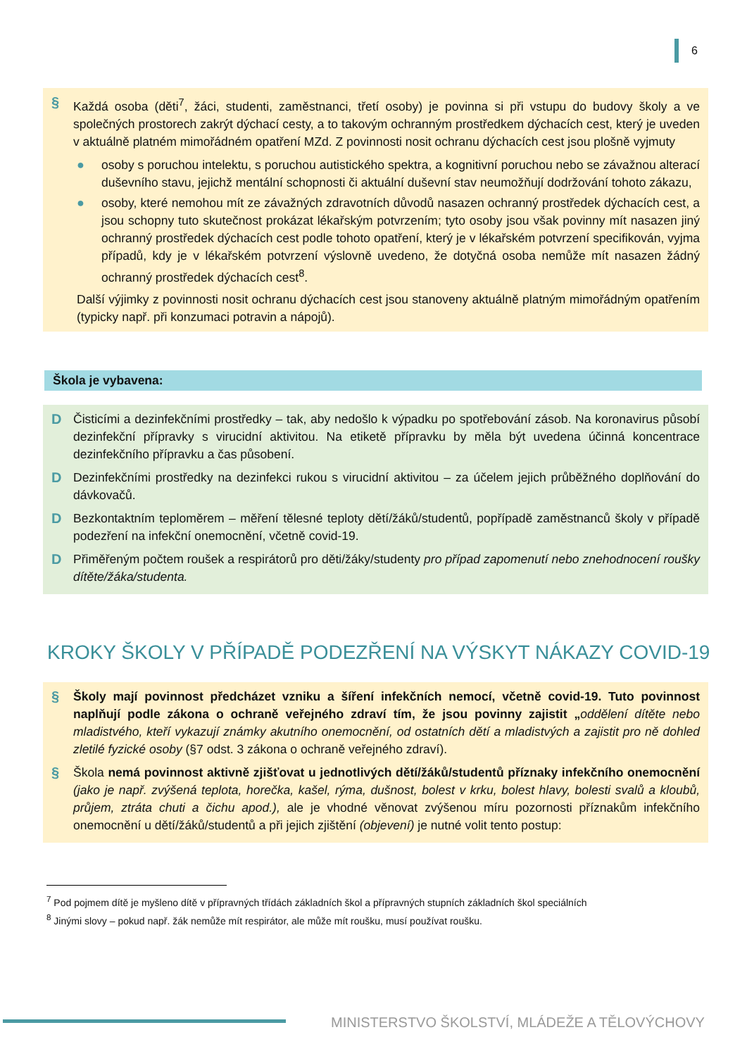6
§ Každá osoba (děti<sup>7</sup>, žáci, studenti, zaměstnanci, třetí osoby) je povinna si při vstupu do budovy školy a ve společných prostorech zakrýt dýchací cesty, a to takovým ochranným prostředkem dýchacích cest, který je uveden v aktuálně platném mimořádném opatření MZd. Z povinnosti nosit ochranu dýchacích cest jsou plošně vyjmuty
● osoby s poruchou intelektu, s poruchou autistického spektra, a kognitivní poruchou nebo se závažnou alterací duševního stavu, jejichž mentální schopnosti či aktuální duševní stav neumožňují dodržování tohoto zákazu,
● osoby, které nemohou mít ze závažných zdravotních důvodů nasazen ochranný prostředek dýchacích cest, a jsou schopny tuto skutečnost prokázat lékařským potvrzením; tyto osoby jsou však povinny mít nasazen jiný ochranný prostředek dýchacích cest podle tohoto opatření, který je v lékařském potvrzení specifikován, vyjma případů, kdy je v lékařském potvrzení výslovně uvedeno, že dotyčná osoba nemůže mít nasazen žádný ochranný prostředek dýchacích cest<sup>8</sup>.
Další výjimky z povinnosti nosit ochranu dýchacích cest jsou stanoveny aktuálně platným mimořádným opatřením (typicky např. při konzumaci potravin a nápojů).
Škola je vybavena:
D Čisticími a dezinfekčními prostředky – tak, aby nedošlo k výpadku po spotřebování zásob. Na koronavirus působí dezinfekční přípravky s virucidní aktivitou. Na etiketě přípravku by měla být uvedena účinná koncentrace dezinfekčního přípravku a čas působení.
D Dezinfekčními prostředky na dezinfekci rukou s virucidní aktivitou – za účelem jejich průběžného doplňování do dávkovačů.
D Bezkontaktním teploměrem – měření tělesné teploty dětí/žáků/studentů, popřípadě zaměstnanců školy v případě podezření na infekční onemocnění, včetně covid-19.
D Přiměřeným počtem roušek a respirátorů pro děti/žáky/studenty pro případ zapomenutí nebo znehodnocení roušky dítěte/žáka/studenta.
KROKY ŠKOLY V PŘÍPADĚ PODEZŘENÍ NA VÝSKYT NÁKAZY COVID-19
§ Školy mají povinnost předcházet vzniku a šíření infekčních nemocí, včetně covid-19. Tuto povinnost naplňují podle zákona o ochraně veřejného zdraví tím, že jsou povinny zajistit „oddělení dítěte nebo mladistvého, kteří vykazují známky akutního onemocnění, od ostatních dětí a mladistvých a zajistit pro ně dohled zletilé fyzické osoby (§7 odst. 3 zákona o ochraně veřejného zdraví).
§ Škola nemá povinnost aktivně zjišťovat u jednotlivých dětí/žáků/studentů příznaky infekčního onemocnění (jako je např. zvýšená teplota, horečka, kašel, rýma, dušnost, bolest v krku, bolest hlavy, bolesti svalů a kloubů, průjem, ztráta chuti a čichu apod.), ale je vhodné věnovat zvýšenou míru pozornosti příznakům infekčního onemocnění u dětí/žáků/studentů a při jejich zjištění (objevení) je nutné volit tento postup:
<sup>7</sup> Pod pojmem dítě je myšleno dítě v přípravných třídách základních škol a přípravných stupních základních škol speciálních
<sup>8</sup> Jinými slovy – pokud např. žák nemůže mít respirátor, ale může mít roušku, musí používat roušku.
MINISTERSTVO ŠKOLSTVÍ, MLÁDEŽE A TĚLOVÝCHOVY